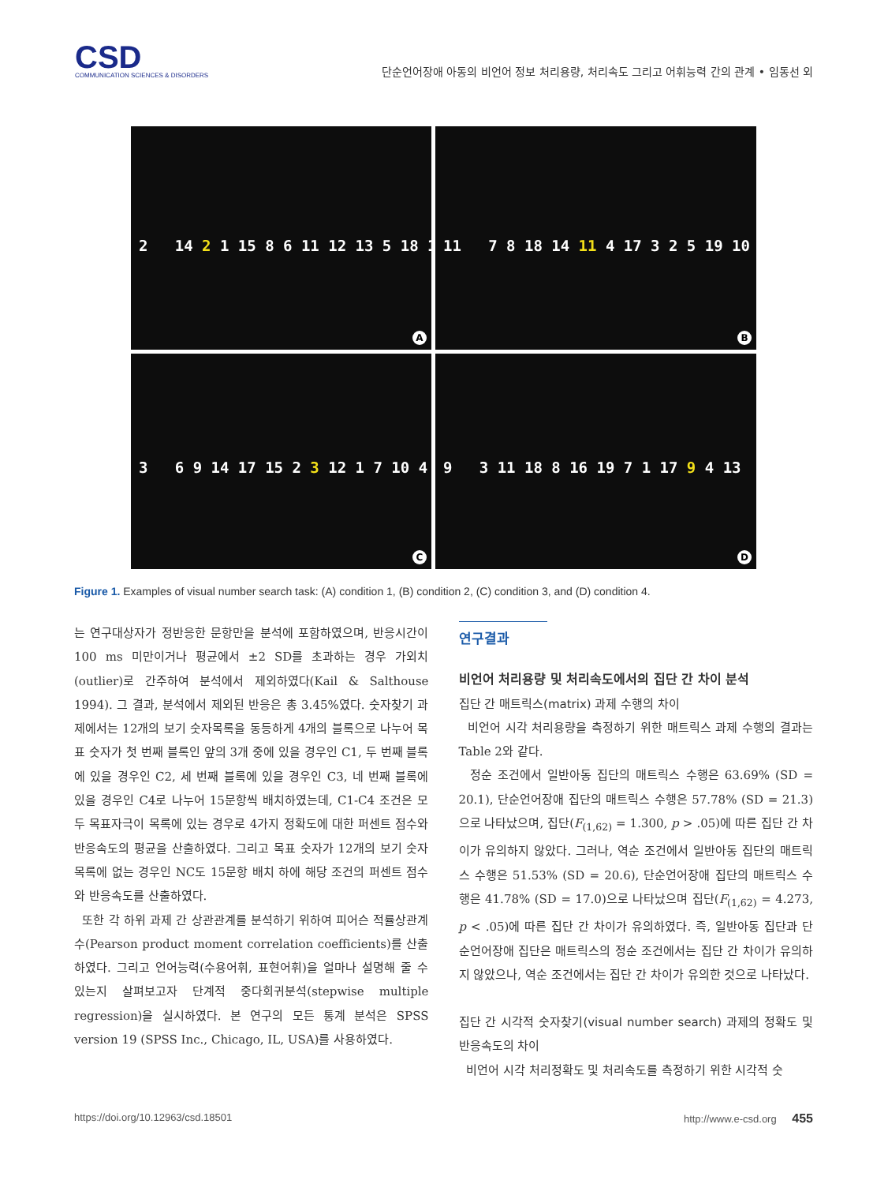CSD
COMMUNICATION SCIENCES & DISORDERS
단순언어장애 아동의 비언어 정보 처리용량, 처리속도 그리고 어휘능력 간의 관계 • 임동선 외
2 14 2 1 15 8 6 11 12 13 5 18 10
A
11 7 8 18 14 11 4 17 3 2 5 19 10
B
3 6 9 14 17 15 2 3 12 1 7 10 4
C
9 3 11 18 8 16 19 7 1 17 9 4 13
D
Figure 1. Examples of visual number search task: (A) condition 1, (B) condition 2, (C) condition 3, and (D) condition 4.
는 연구대상자가 정반응한 문항만을 분석에 포함하였으며, 반응시간이 100 ms 미만이거나 평균에서 ±2 SD를 초과하는 경우 가외치(outlier)로 간주하여 분석에서 제외하였다(Kail & Salthouse 1994). 그 결과, 분석에서 제외된 반응은 총 3.45%였다. 숫자찾기 과제에서는 12개의 보기 숫자목록을 동등하게 4개의 블록으로 나누어 목표 숫자가 첫 번째 블록인 앞의 3개 중에 있을 경우인 C1, 두 번째 블록에 있을 경우인 C2, 세 번째 블록에 있을 경우인 C3, 네 번째 블록에 있을 경우인 C4로 나누어 15문항씩 배치하였는데, C1-C4 조건은 모두 목표자극이 목록에 있는 경우로 4가지 정확도에 대한 퍼센트 점수와 반응속도의 평균을 산출하였다. 그리고 목표 숫자가 12개의 보기 숫자목록에 없는 경우인 NC도 15문항 배치 하에 해당 조건의 퍼센트 점수와 반응속도를 산출하였다.
또한 각 하위 과제 간 상관관계를 분석하기 위하여 피어슨 적률상관계수(Pearson product moment correlation coefficients)를 산출하였다. 그리고 언어능력(수용어휘, 표현어휘)을 얼마나 설명해 줄 수 있는지 살펴보고자 단계적 중다회귀분석(stepwise multiple regression)을 실시하였다. 본 연구의 모든 통계 분석은 SPSS version 19 (SPSS Inc., Chicago, IL, USA)를 사용하였다.
연구결과
비언어 처리용량 및 처리속도에서의 집단 간 차이 분석
집단 간 매트릭스(matrix) 과제 수행의 차이
비언어 시각 처리용량을 측정하기 위한 매트릭스 과제 수행의 결과는 Table 2와 같다.
정순 조건에서 일반아동 집단의 매트릭스 수행은 63.69% (SD = 20.1), 단순언어장애 집단의 매트릭스 수행은 57.78% (SD = 21.3)으로 나타났으며, 집단(F<sub>(1,62)</sub> = 1.300, p > .05)에 따른 집단 간 차이가 유의하지 않았다. 그러나, 역순 조건에서 일반아동 집단의 매트릭스 수행은 51.53% (SD = 20.6), 단순언어장애 집단의 매트릭스 수행은 41.78% (SD = 17.0)으로 나타났으며 집단(F<sub>(1,62)</sub> = 4.273, p < .05)에 따른 집단 간 차이가 유의하였다. 즉, 일반아동 집단과 단순언어장애 집단은 매트릭스의 정순 조건에서는 집단 간 차이가 유의하지 않았으나, 역순 조건에서는 집단 간 차이가 유의한 것으로 나타났다.
집단 간 시각적 숫자찾기(visual number search) 과제의 정확도 및 반응속도의 차이
비언어 시각 처리정확도 및 처리속도를 측정하기 위한 시각적 숫
https://doi.org/10.12963/csd.18501 http://www.e-csd.org 455